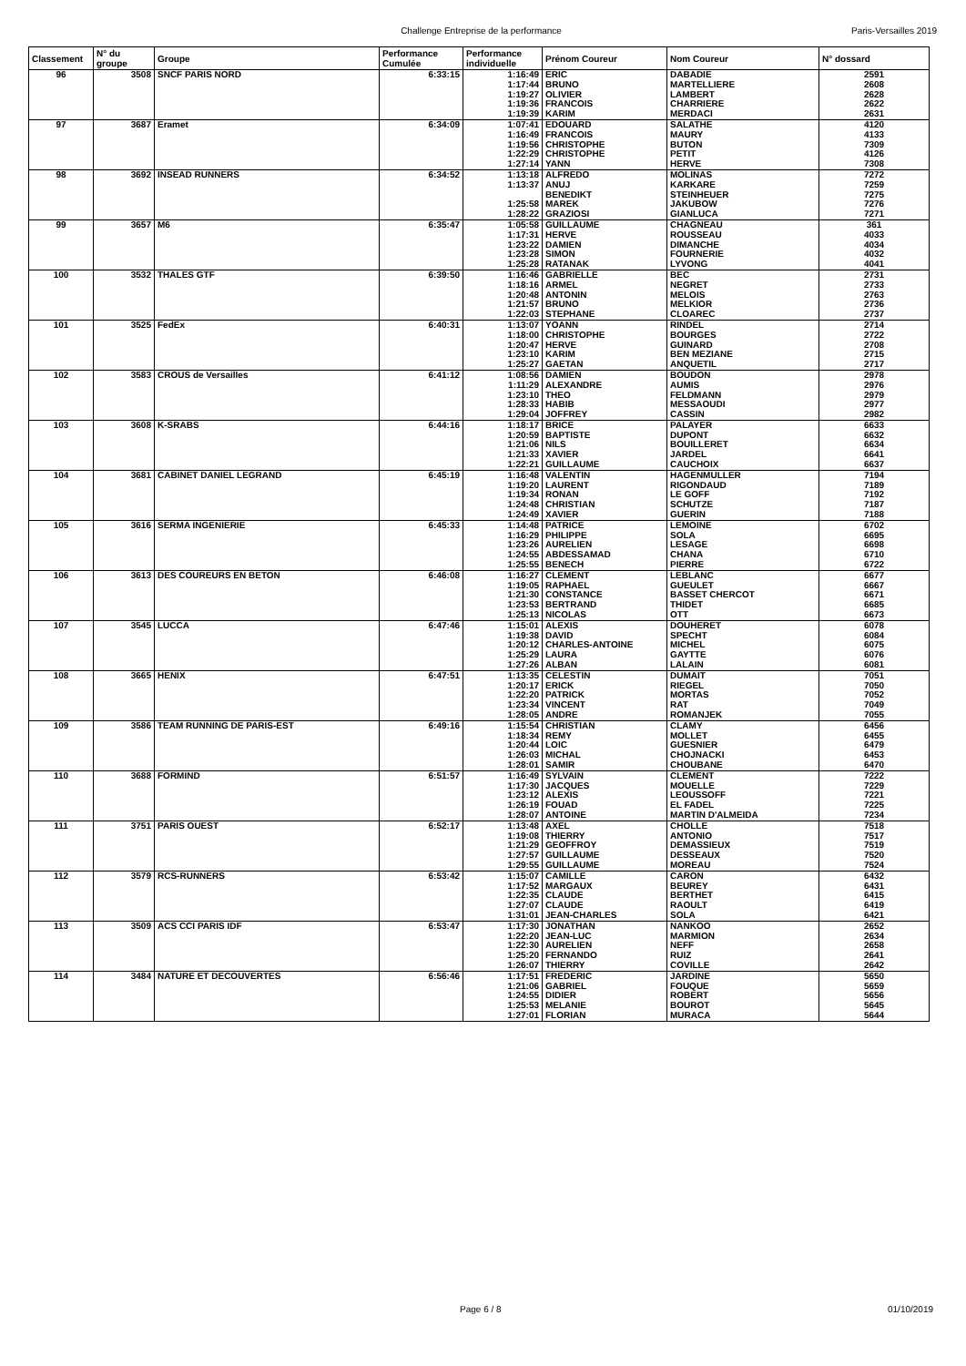Challenge Entreprise de la performance Paris-Versailles 2019
| Classement | N° du groupe | Groupe | Performance Cumulée | Performance individuelle | Prénom Coureur | Nom Coureur | N° dossard |
| --- | --- | --- | --- | --- | --- | --- | --- |
| 96 | 3508 | SNCF PARIS NORD | 6:33:15 | 1:16:49 | ERIC | DABADIE | 2591 |
| | | | | 1:17:44 | BRUNO | MARTELLIERE | 2608 |
| | | | | 1:19:27 | OLIVIER | LAMBERT | 2628 |
| | | | | 1:19:36 | FRANCOIS | CHARRIERE | 2622 |
| | | | | 1:19:39 | KARIM | MERDACI | 2631 |
| 97 | 3687 | Eramet | 6:34:09 | 1:07:41 | EDOUARD | SALATHE | 4120 |
| | | | | 1:16:49 | FRANCOIS | MAURY | 4133 |
| | | | | 1:19:56 | CHRISTOPHE | BUTON | 7309 |
| | | | | 1:22:29 | CHRISTOPHE | PETIT | 4126 |
| | | | | 1:27:14 | YANN | HERVE | 7308 |
| 98 | 3692 | INSEAD RUNNERS | 6:34:52 | 1:13:18 | ALFREDO | MOLINAS | 7272 |
| | | | | 1:13:37 | ANUJ | KARKARE | 7259 |
| | | | | | BENEDIKT | STEINHEUER | 7275 |
| | | | | 1:25:58 | MAREK | JAKUBOW | 7276 |
| | | | | 1:28:22 | GRAZIOSI | GIANLUCA | 7271 |
| 99 | 3657 | M6 | 6:35:47 | 1:05:58 | GUILLAUME | CHAGNEAU | 361 |
| | | | | 1:17:31 | HERVE | ROUSSEAU | 4033 |
| | | | | 1:23:22 | DAMIEN | DIMANCHE | 4034 |
| | | | | 1:23:28 | SIMON | FOURNERIE | 4032 |
| | | | | 1:25:28 | RATANAK | LYVONG | 4041 |
| 100 | 3532 | THALES GTF | 6:39:50 | 1:16:46 | GABRIELLE | BEC | 2731 |
| | | | | 1:18:16 | ARMEL | NEGRET | 2733 |
| | | | | 1:20:48 | ANTONIN | MELOIS | 2763 |
| | | | | 1:21:57 | BRUNO | MELKIOR | 2736 |
| | | | | 1:22:03 | STEPHANE | CLOAREC | 2737 |
| 101 | 3525 | FedEx | 6:40:31 | 1:13:07 | YOANN | RINDEL | 2714 |
| | | | | 1:18:00 | CHRISTOPHE | BOURGES | 2722 |
| | | | | 1:20:47 | HERVE | GUINARD | 2708 |
| | | | | 1:23:10 | KARIM | BEN MEZIANE | 2715 |
| | | | | 1:25:27 | GAETAN | ANQUETIL | 2717 |
| 102 | 3583 | CROUS de Versailles | 6:41:12 | 1:08:56 | DAMIEN | BOUDON | 2978 |
| | | | | 1:11:29 | ALEXANDRE | AUMIS | 2976 |
| | | | | 1:23:10 | THEO | FELDMANN | 2979 |
| | | | | 1:28:33 | HABIB | MESSAOUDI | 2977 |
| | | | | 1:29:04 | JOFFREY | CASSIN | 2982 |
| 103 | 3608 | K-SRABS | 6:44:16 | 1:18:17 | BRICE | PALAYER | 6633 |
| | | | | 1:20:59 | BAPTISTE | DUPONT | 6632 |
| | | | | 1:21:06 | NILS | BOUILLERET | 6634 |
| | | | | 1:21:33 | XAVIER | JARDEL | 6641 |
| | | | | 1:22:21 | GUILLAUME | CAUCHOIX | 6637 |
| 104 | 3681 | CABINET DANIEL LEGRAND | 6:45:19 | 1:16:48 | VALENTIN | HAGENMULLER | 7194 |
| | | | | 1:19:20 | LAURENT | RIGONDAUD | 7189 |
| | | | | 1:19:34 | RONAN | LE GOFF | 7192 |
| | | | | 1:24:48 | CHRISTIAN | SCHUTZE | 7187 |
| | | | | 1:24:49 | XAVIER | GUERIN | 7188 |
| 105 | 3616 | SERMA INGENIERIE | 6:45:33 | 1:14:48 | PATRICE | LEMOINE | 6702 |
| | | | | 1:16:29 | PHILIPPE | SOLA | 6695 |
| | | | | 1:23:26 | AURELIEN | LESAGE | 6698 |
| | | | | 1:24:55 | ABDESSAMAD | CHANA | 6710 |
| | | | | 1:25:55 | BENECH | PIERRE | 6722 |
| 106 | 3613 | DES COUREURS EN BETON | 6:46:08 | 1:16:27 | CLEMENT | LEBLANC | 6677 |
| | | | | 1:19:05 | RAPHAEL | GUEULET | 6667 |
| | | | | 1:21:30 | CONSTANCE | BASSET CHERCOT | 6671 |
| | | | | 1:23:53 | BERTRAND | THIDET | 6685 |
| | | | | 1:25:13 | NICOLAS | OTT | 6673 |
| 107 | 3545 | LUCCA | 6:47:46 | 1:15:01 | ALEXIS | DOUHERET | 6078 |
| | | | | 1:19:38 | DAVID | SPECHT | 6084 |
| | | | | 1:20:12 | CHARLES-ANTOINE | MICHEL | 6075 |
| | | | | 1:25:29 | LAURA | GAYTTE | 6076 |
| | | | | 1:27:26 | ALBAN | LALAIN | 6081 |
| 108 | 3665 | HENIX | 6:47:51 | 1:13:35 | CELESTIN | DUMAIT | 7051 |
| | | | | 1:20:17 | ERICK | RIEGEL | 7050 |
| | | | | 1:22:20 | PATRICK | MORTAS | 7052 |
| | | | | 1:23:34 | VINCENT | RAT | 7049 |
| | | | | 1:28:05 | ANDRE | ROMANJEK | 7055 |
| 109 | 3586 | TEAM RUNNING DE PARIS-EST | 6:49:16 | 1:15:54 | CHRISTIAN | CLAMY | 6456 |
| | | | | 1:18:34 | REMY | MOLLET | 6455 |
| | | | | 1:20:44 | LOIC | GUESNIER | 6479 |
| | | | | 1:26:03 | MICHAL | CHOJNACKI | 6453 |
| | | | | 1:28:01 | SAMIR | CHOUBANE | 6470 |
| 110 | 3688 | FORMIND | 6:51:57 | 1:16:49 | SYLVAIN | CLEMENT | 7222 |
| | | | | 1:17:30 | JACQUES | MOUELLE | 7229 |
| | | | | 1:23:12 | ALEXIS | LEOUSSOFF | 7221 |
| | | | | 1:26:19 | FOUAD | EL FADEL | 7225 |
| | | | | 1:28:07 | ANTOINE | MARTIN D'ALMEIDA | 7234 |
| 111 | 3751 | PARIS OUEST | 6:52:17 | 1:13:48 | AXEL | CHOLLE | 7518 |
| | | | | 1:19:08 | THIERRY | ANTONIO | 7517 |
| | | | | 1:21:29 | GEOFFROY | DEMASSIEUX | 7519 |
| | | | | 1:27:57 | GUILLAUME | DESSEAUX | 7520 |
| | | | | 1:29:55 | GUILLAUME | MOREAU | 7524 |
| 112 | 3579 | RCS-RUNNERS | 6:53:42 | 1:15:07 | CAMILLE | CARON | 6432 |
| | | | | 1:17:52 | MARGAUX | BEUREY | 6431 |
| | | | | 1:22:35 | CLAUDE | BERTHET | 6415 |
| | | | | 1:27:07 | CLAUDE | RAOULT | 6419 |
| | | | | 1:31:01 | JEAN-CHARLES | SOLA | 6421 |
| 113 | 3509 | ACS CCI PARIS IDF | 6:53:47 | 1:17:30 | JONATHAN | NANKOO | 2652 |
| | | | | 1:22:20 | JEAN-LUC | MARMION | 2634 |
| | | | | 1:22:30 | AURELIEN | NEFF | 2658 |
| | | | | 1:25:20 | FERNANDO | RUIZ | 2641 |
| | | | | 1:26:07 | THIERRY | COVILLE | 2642 |
| 114 | 3484 | NATURE ET DECOUVERTES | 6:56:46 | 1:17:51 | FREDERIC | JARDINE | 5650 |
| | | | | 1:21:06 | GABRIEL | FOUQUE | 5659 |
| | | | | 1:24:55 | DIDIER | ROBERT | 5656 |
| | | | | 1:25:53 | MELANIE | BOUROT | 5645 |
| | | | | 1:27:01 | FLORIAN | MURACA | 5644 |
Page 6 / 8 01/10/2019